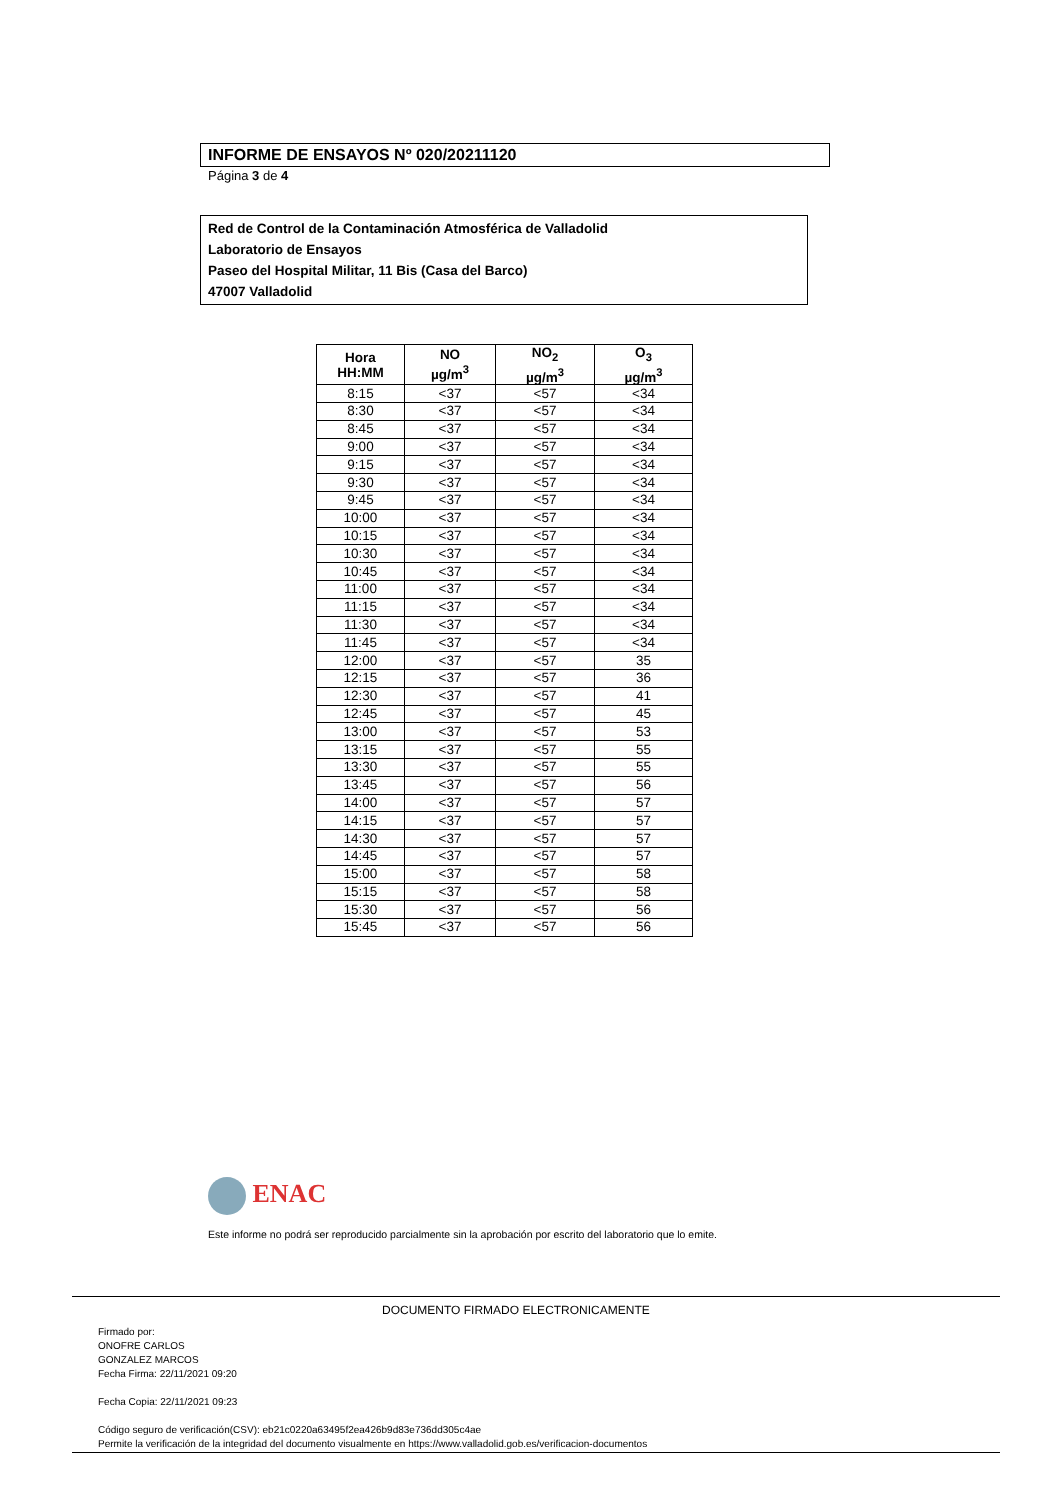INFORME DE ENSAYOS Nº 020/20211120
Página 3 de 4
Red de Control de la Contaminación Atmosférica de Valladolid
Laboratorio de Ensayos
Paseo del Hospital Militar, 11 Bis (Casa del Barco)
47007 Valladolid
| Hora HH:MM | NO µg/m<sup>3</sup> | NO<sub>2</sub> µg/m<sup>3</sup> | O<sub>3</sub> µg/m<sup>3</sup> |
| --- | --- | --- | --- |
| 8:15 | <37 | <57 | <34 |
| 8:30 | <37 | <57 | <34 |
| 8:45 | <37 | <57 | <34 |
| 9:00 | <37 | <57 | <34 |
| 9:15 | <37 | <57 | <34 |
| 9:30 | <37 | <57 | <34 |
| 9:45 | <37 | <57 | <34 |
| 10:00 | <37 | <57 | <34 |
| 10:15 | <37 | <57 | <34 |
| 10:30 | <37 | <57 | <34 |
| 10:45 | <37 | <57 | <34 |
| 11:00 | <37 | <57 | <34 |
| 11:15 | <37 | <57 | <34 |
| 11:30 | <37 | <57 | <34 |
| 11:45 | <37 | <57 | <34 |
| 12:00 | <37 | <57 | 35 |
| 12:15 | <37 | <57 | 36 |
| 12:30 | <37 | <57 | 41 |
| 12:45 | <37 | <57 | 45 |
| 13:00 | <37 | <57 | 53 |
| 13:15 | <37 | <57 | 55 |
| 13:30 | <37 | <57 | 55 |
| 13:45 | <37 | <57 | 56 |
| 14:00 | <37 | <57 | 57 |
| 14:15 | <37 | <57 | 57 |
| 14:30 | <37 | <57 | 57 |
| 14:45 | <37 | <57 | 57 |
| 15:00 | <37 | <57 | 58 |
| 15:15 | <37 | <57 | 58 |
| 15:30 | <37 | <57 | 56 |
| 15:45 | <37 | <57 | 56 |
ENAC
Este informe no podrá ser reproducido parcialmente sin la aprobación por escrito del laboratorio que lo emite.
DOCUMENTO FIRMADO ELECTRONICAMENTE
Firmado por:
ONOFRE CARLOS
GONZALEZ MARCOS
Fecha Firma: 22/11/2021 09:20
Fecha Copia: 22/11/2021 09:23
Código seguro de verificación(CSV): eb21c0220a63495f2ea426b9d83e736dd305c4ae
Permite la verificación de la integridad del documento visualmente en https://www.valladolid.gob.es/verificacion-documentos